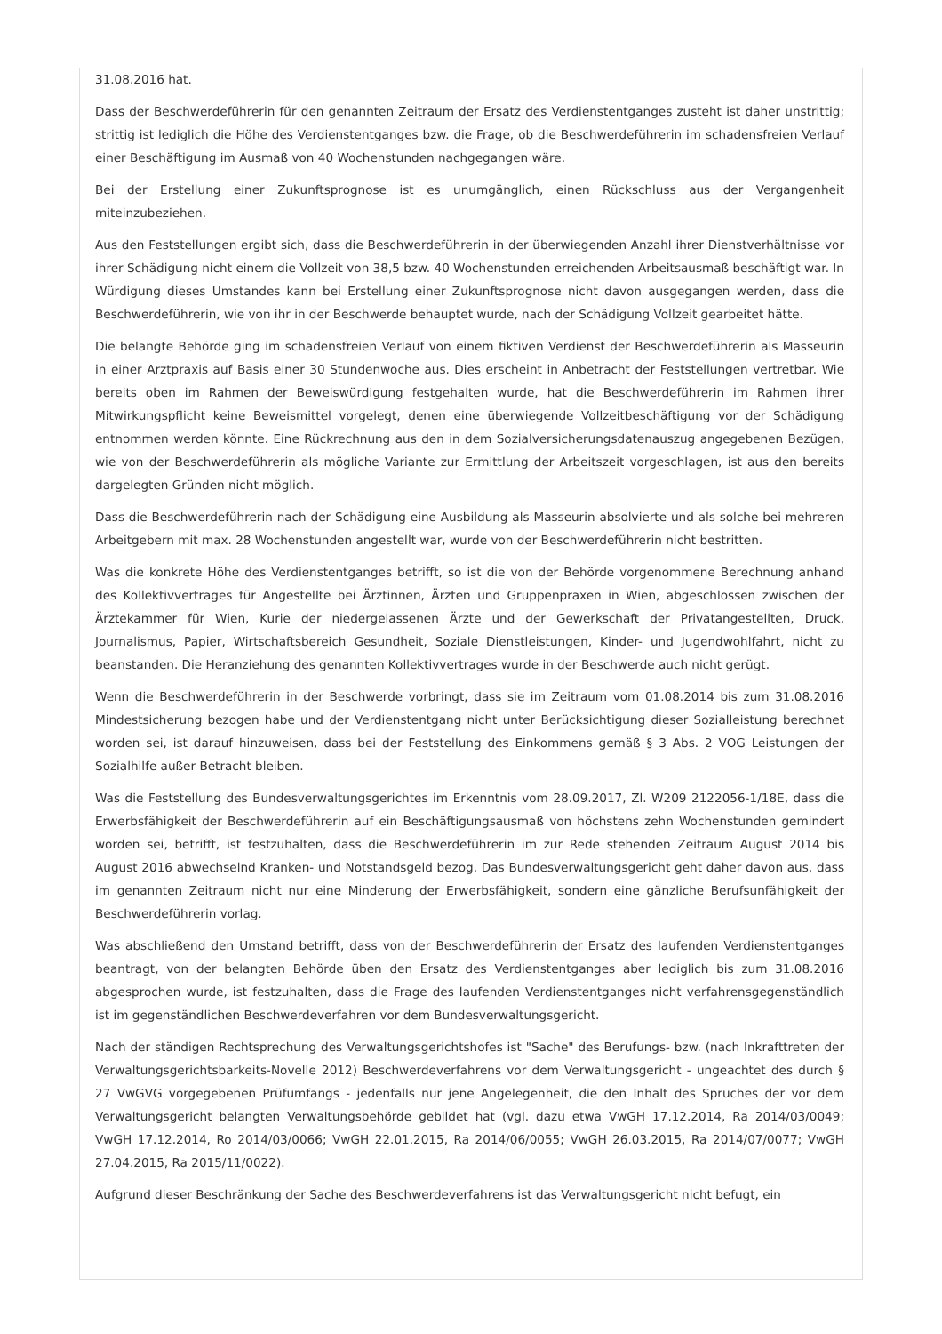31.08.2016 hat.
Dass der Beschwerdeführerin für den genannten Zeitraum der Ersatz des Verdienstentganges zusteht ist daher unstrittig; strittig ist lediglich die Höhe des Verdienstentganges bzw. die Frage, ob die Beschwerdeführerin im schadensfreien Verlauf einer Beschäftigung im Ausmaß von 40 Wochenstunden nachgegangen wäre.
Bei der Erstellung einer Zukunftsprognose ist es unumgänglich, einen Rückschluss aus der Vergangenheit miteinzubeziehen.
Aus den Feststellungen ergibt sich, dass die Beschwerdeführerin in der überwiegenden Anzahl ihrer Dienstverhältnisse vor ihrer Schädigung nicht einem die Vollzeit von 38,5 bzw. 40 Wochenstunden erreichenden Arbeitsausmaß beschäftigt war. In Würdigung dieses Umstandes kann bei Erstellung einer Zukunftsprognose nicht davon ausgegangen werden, dass die Beschwerdeführerin, wie von ihr in der Beschwerde behauptet wurde, nach der Schädigung Vollzeit gearbeitet hätte.
Die belangte Behörde ging im schadensfreien Verlauf von einem fiktiven Verdienst der Beschwerdeführerin als Masseurin in einer Arztpraxis auf Basis einer 30 Stundenwoche aus. Dies erscheint in Anbetracht der Feststellungen vertretbar. Wie bereits oben im Rahmen der Beweiswürdigung festgehalten wurde, hat die Beschwerdeführerin im Rahmen ihrer Mitwirkungspflicht keine Beweismittel vorgelegt, denen eine überwiegende Vollzeitbeschäftigung vor der Schädigung entnommen werden könnte. Eine Rückrechnung aus den in dem Sozialversicherungsdatenauszug angegebenen Bezügen, wie von der Beschwerdeführerin als mögliche Variante zur Ermittlung der Arbeitszeit vorgeschlagen, ist aus den bereits dargelegten Gründen nicht möglich.
Dass die Beschwerdeführerin nach der Schädigung eine Ausbildung als Masseurin absolvierte und als solche bei mehreren Arbeitgebern mit max. 28 Wochenstunden angestellt war, wurde von der Beschwerdeführerin nicht bestritten.
Was die konkrete Höhe des Verdienstentganges betrifft, so ist die von der Behörde vorgenommene Berechnung anhand des Kollektivvertrages für Angestellte bei Ärztinnen, Ärzten und Gruppenpraxen in Wien, abgeschlossen zwischen der Ärztekammer für Wien, Kurie der niedergelassenen Ärzte und der Gewerkschaft der Privatangestellten, Druck, Journalismus, Papier, Wirtschaftsbereich Gesundheit, Soziale Dienstleistungen, Kinder- und Jugendwohlfahrt, nicht zu beanstanden. Die Heranziehung des genannten Kollektivvertrages wurde in der Beschwerde auch nicht gerügt.
Wenn die Beschwerdeführerin in der Beschwerde vorbringt, dass sie im Zeitraum vom 01.08.2014 bis zum 31.08.2016 Mindestsicherung bezogen habe und der Verdienstentgang nicht unter Berücksichtigung dieser Sozialleistung berechnet worden sei, ist darauf hinzuweisen, dass bei der Feststellung des Einkommens gemäß § 3 Abs. 2 VOG Leistungen der Sozialhilfe außer Betracht bleiben.
Was die Feststellung des Bundesverwaltungsgerichtes im Erkenntnis vom 28.09.2017, Zl. W209 2122056-1/18E, dass die Erwerbsfähigkeit der Beschwerdeführerin auf ein Beschäftigungsausmaß von höchstens zehn Wochenstunden gemindert worden sei, betrifft, ist festzuhalten, dass die Beschwerdeführerin im zur Rede stehenden Zeitraum August 2014 bis August 2016 abwechselnd Kranken- und Notstandsgeld bezog. Das Bundesverwaltungsgericht geht daher davon aus, dass im genannten Zeitraum nicht nur eine Minderung der Erwerbsfähigkeit, sondern eine gänzliche Berufsunfähigkeit der Beschwerdeführerin vorlag.
Was abschließend den Umstand betrifft, dass von der Beschwerdeführerin der Ersatz des laufenden Verdienstentganges beantragt, von der belangten Behörde üben den Ersatz des Verdienstentganges aber lediglich bis zum 31.08.2016 abgesprochen wurde, ist festzuhalten, dass die Frage des laufenden Verdienstentganges nicht verfahrensgegenständlich ist im gegenständlichen Beschwerdeverfahren vor dem Bundesverwaltungsgericht.
Nach der ständigen Rechtsprechung des Verwaltungsgerichtshofes ist "Sache" des Berufungs- bzw. (nach Inkrafttreten der Verwaltungsgerichtsbarkeits-Novelle 2012) Beschwerdeverfahrens vor dem Verwaltungsgericht - ungeachtet des durch § 27 VwGVG vorgegebenen Prüfumfangs - jedenfalls nur jene Angelegenheit, die den Inhalt des Spruches der vor dem Verwaltungsgericht belangten Verwaltungsbehörde gebildet hat (vgl. dazu etwa VwGH 17.12.2014, Ra 2014/03/0049; VwGH 17.12.2014, Ro 2014/03/0066; VwGH 22.01.2015, Ra 2014/06/0055; VwGH 26.03.2015, Ra 2014/07/0077; VwGH 27.04.2015, Ra 2015/11/0022).
Aufgrund dieser Beschränkung der Sache des Beschwerdeverfahrens ist das Verwaltungsgericht nicht befugt, ein